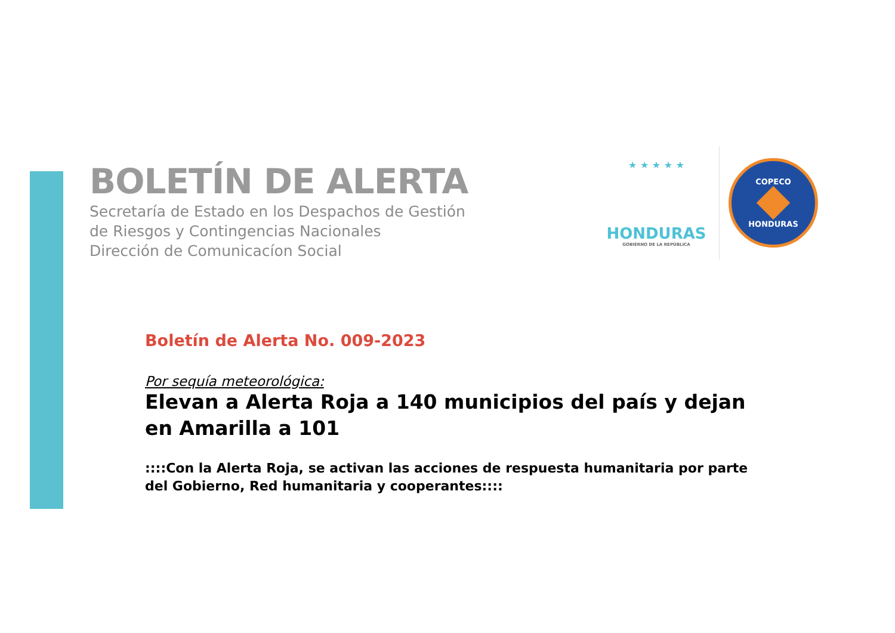BOLETÍN DE ALERTA
Secretaría de Estado en los Despachos de Gestión
de Riesgos y Contingencias Nacionales
Dirección de Comunicacíon Social
★ ★ ★ ★ ★
HONDURAS
GOBIERNO DE LA REPÚBLICA
COPECO
HONDURAS
Boletín de Alerta No. 009-2023
Por sequía meteorológica:
Elevan a Alerta Roja a 140 municipios del país y dejan en Amarilla a 101
::::Con la Alerta Roja, se activan las acciones de respuesta humanitaria por parte del Gobierno, Red humanitaria y cooperantes::::